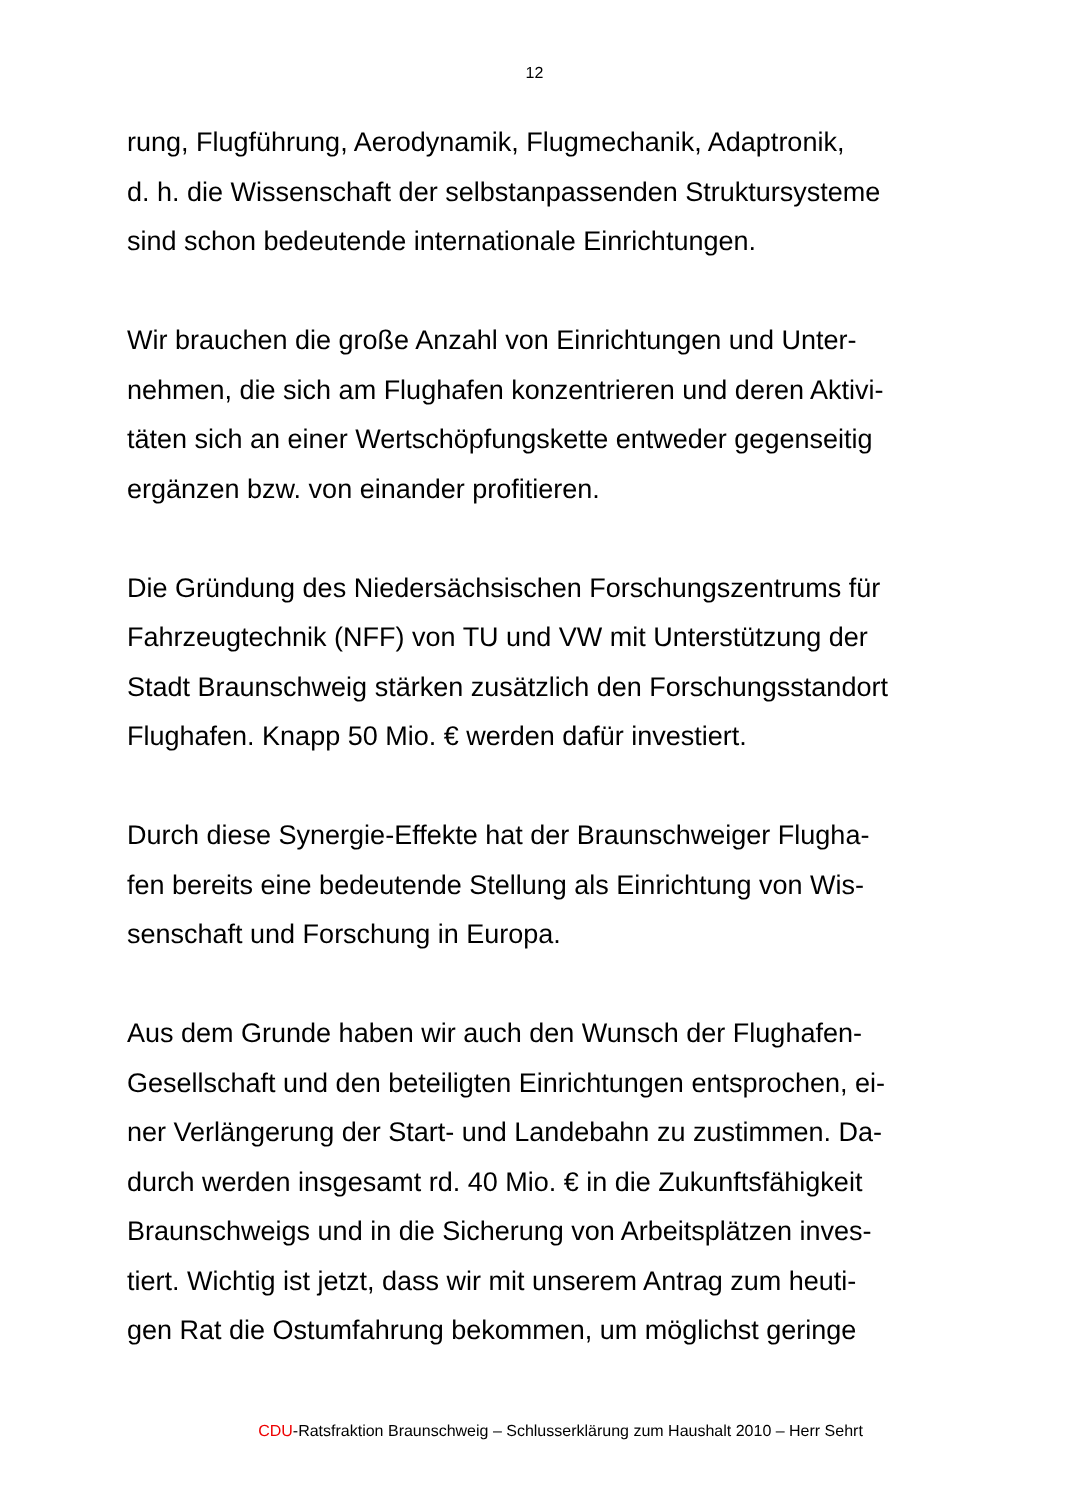12
rung, Flugführung, Aerodynamik, Flugmechanik, Adaptronik,
d. h. die Wissenschaft der selbstanpassenden Struktursysteme
sind schon bedeutende internationale Einrichtungen.
Wir brauchen die große Anzahl von Einrichtungen und Unter-
nehmen, die sich am Flughafen konzentrieren und deren Aktivi-
täten sich an einer Wertschöpfungskette entweder gegenseitig
ergänzen bzw. von einander profitieren.
Die Gründung des Niedersächsischen Forschungszentrums für
Fahrzeugtechnik (NFF) von TU und VW mit Unterstützung der
Stadt Braunschweig stärken zusätzlich den Forschungsstandort
Flughafen. Knapp 50 Mio. € werden dafür investiert.
Durch diese Synergie-Effekte hat der Braunschweiger Flugha-
fen bereits eine bedeutende Stellung als Einrichtung von Wis-
senschaft und Forschung in Europa.
Aus dem Grunde haben wir auch den Wunsch der Flughafen-
Gesellschaft und den beteiligten Einrichtungen entsprochen, ei-
ner Verlängerung der Start- und Landebahn zu zustimmen. Da-
durch werden insgesamt rd. 40 Mio. € in die Zukunftsfähigkeit
Braunschweigs und in die Sicherung von Arbeitsplätzen inves-
tiert. Wichtig ist jetzt, dass wir mit unserem Antrag zum heuti-
gen Rat die Ostumfahrung bekommen, um möglichst geringe
CDU-Ratsfraktion Braunschweig – Schlusserklärung zum Haushalt 2010 – Herr Sehrt